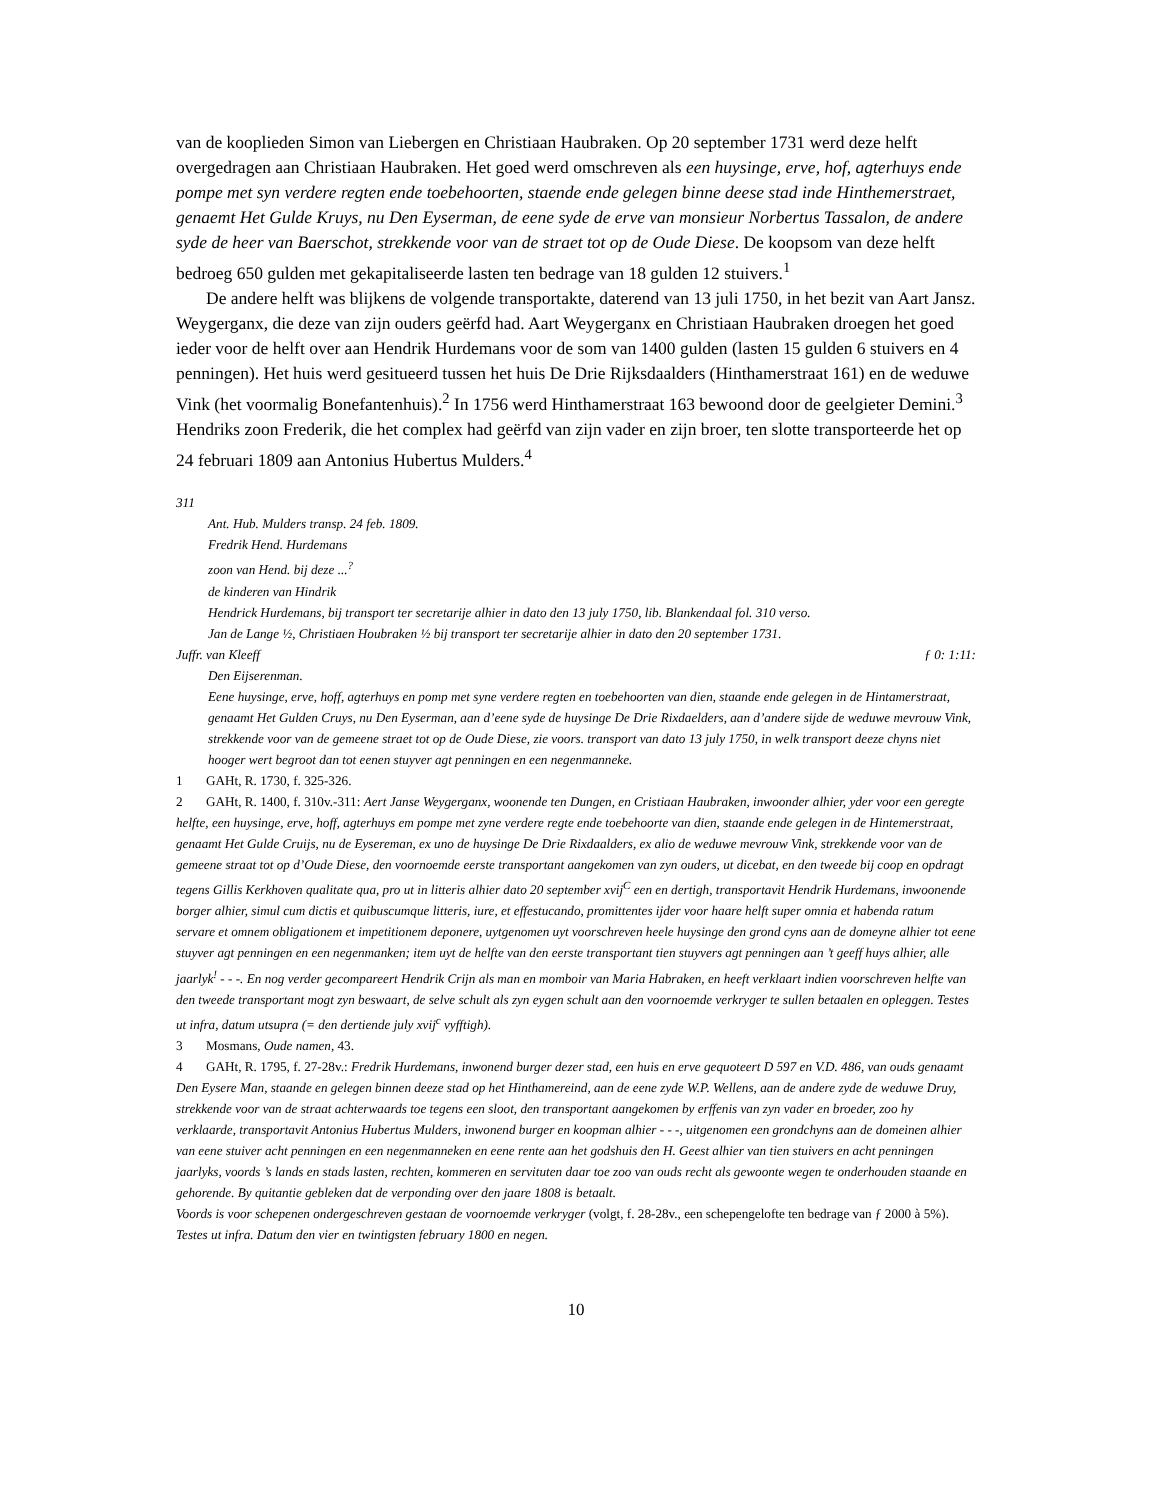van de kooplieden Simon van Liebergen en Christiaan Haubraken. Op 20 september 1731 werd deze helft overgedragen aan Christiaan Haubraken. Het goed werd omschreven als een huysinge, erve, hof, agterhuys ende pompe met syn verdere regten ende toebehoorten, staende ende gelegen binne deese stad inde Hinthemerstraet, genaemt Het Gulde Kruys, nu Den Eyserman, de eene syde de erve van monsieur Norbertus Tassalon, de andere syde de heer van Baerschot, strekkende voor van de straet tot op de Oude Diese. De koopsom van deze helft bedroeg 650 gulden met gekapitaliseerde lasten ten bedrage van 18 gulden 12 stuivers.<sup>1</sup>
De andere helft was blijkens de volgende transportakte, daterend van 13 juli 1750, in het bezit van Aart Jansz. Weygerganx, die deze van zijn ouders geërfd had. Aart Weygerganx en Christiaan Haubraken droegen het goed ieder voor de helft over aan Hendrik Hurdemans voor de som van 1400 gulden (lasten 15 gulden 6 stuivers en 4 penningen). Het huis werd gesitueerd tussen het huis De Drie Rijksdaalders (Hinthamerstraat 161) en de weduwe Vink (het voormalig Bonefantenhuis).<sup>2</sup> In 1756 werd Hinthamerstraat 163 bewoond door de geelgieter Demini.<sup>3</sup> Hendriks zoon Frederik, die het complex had geërfd van zijn vader en zijn broer, ten slotte transporteerde het op 24 februari 1809 aan Antonius Hubertus Mulders.<sup>4</sup>
311
Ant. Hub. Mulders transp. 24 feb. 1809.
Fredrik Hend. Hurdemans
zoon van Hend. bij deze ...<sup>?</sup>
de kinderen van Hindrik
Hendrick Hurdemans, bij transport ter secretarije alhier in dato den 13 july 1750, lib. Blankendaal fol. 310 verso.
Jan de Lange ½, Christiaen Houbraken ½ bij transport ter secretarije alhier in dato den 20 september 1731.
Juffr. van Kleeff ƒ 0: 1:11:
Den Eijserenman.
Eene huysinge, erve, hoff, agterhuys en pomp met syne verdere regten en toebehoorten van dien, staande ende gelegen in de Hintamerstraat, genaamt Het Gulden Cruys, nu Den Eyserman, aan d’eene syde de huysinge De Drie Rixdaelders, aan d’andere sijde de weduwe mevrouw Vink, strekkende voor van de gemeene straet tot op de Oude Diese, zie voors. transport van dato 13 july 1750, in welk transport deeze chyns niet hooger wert begroot dan tot eenen stuyver agt penningen en een negenmanneke.
1 GAHt, R. 1730, f. 325-326.
2 GAHt, R. 1400, f. 310v.-311: Aert Janse Weygerganx, woonende ten Dungen, en Cristiaan Haubraken, inwoonder alhier, yder voor een geregte helfte, een huysinge, erve, hoff, agterhuys em pompe met zyne verdere regte ende toebehoorte van dien, staande ende gelegen in de Hintemerstraat, genaamt Het Gulde Cruijs, nu de Eysereman, ex uno de huysinge De Drie Rixdaalders, ex alio de weduwe mevrouw Vink, strekkende voor van de gemeene straat tot op d’Oude Diese, den voornoemde eerste transportant aangekomen van zyn ouders, ut dicebat, en den tweede bij coop en opdragt tegens Gillis Kerkhoven qualitate qua, pro ut in litteris alhier dato 20 september xvij<sup>C</sup> een en dertigh, transportavit Hendrik Hurdemans, inwoonende borger alhier, simul cum dictis et quibuscumque litteris, iure, et effestucando, promittentes ijder voor haare helft super omnia et habenda ratum servare et omnem obligationem et impetitionem deponere, uytgenomen uyt voorschreven heele huysinge den grond cyns aan de domeyne alhier tot eene stuyver agt penningen en een negenmanken; item uyt de helfte van den eerste transportant tien stuyvers agt penningen aan ’t geeff huys alhier, alle jaarlyk<sup>!</sup> - - -. En nog verder gecompareert Hendrik Crijn als man en momboir van Maria Habraken, en heeft verklaart indien voorschreven helfte van den tweede transportant mogt zyn beswaart, de selve schult als zyn eygen schult aan den voornoemde verkryger te sullen betaalen en opleggen. Testes ut infra, datum utsupra (= den dertiende july xvij<sup>c</sup> vyfftigh).
3 Mosmans, Oude namen, 43.
4 GAHt, R. 1795, f. 27-28v.: Fredrik Hurdemans, inwonend burger dezer stad, een huis en erve gequoteert D 597 en V.D. 486, van ouds genaamt Den Eysere Man, staande en gelegen binnen deeze stad op het Hinthamereind, aan de eene zyde W.P. Wellens, aan de andere zyde de weduwe Druy, strekkende voor van de straat achterwaards toe tegens een sloot, den transportant aangekomen by erffenis van zyn vader en broeder, zoo hy verklaarde, transportavit Antonius Hubertus Mulders, inwonend burger en koopman alhier - - -, uitgenomen een grondchyns aan de domeinen alhier van eene stuiver acht penningen en een negenmanneken en eene rente aan het godshuis den H. Geest alhier van tien stuivers en acht penningen jaarlyks, voords ’s lands en stads lasten, rechten, kommeren en servituten daar toe zoo van ouds recht als gewoonte wegen te onderhouden staande en gehorende. By quitantie gebleken dat de verponding over den jaare 1808 is betaalt.
Voords is voor schepenen ondergeschreven gestaan de voornoemde verkryger (volgt, f. 28-28v., een schepengelofte ten bedrage van ƒ 2000 à 5%).
Testes ut infra. Datum den vier en twintigsten february 1800 en negen.
10